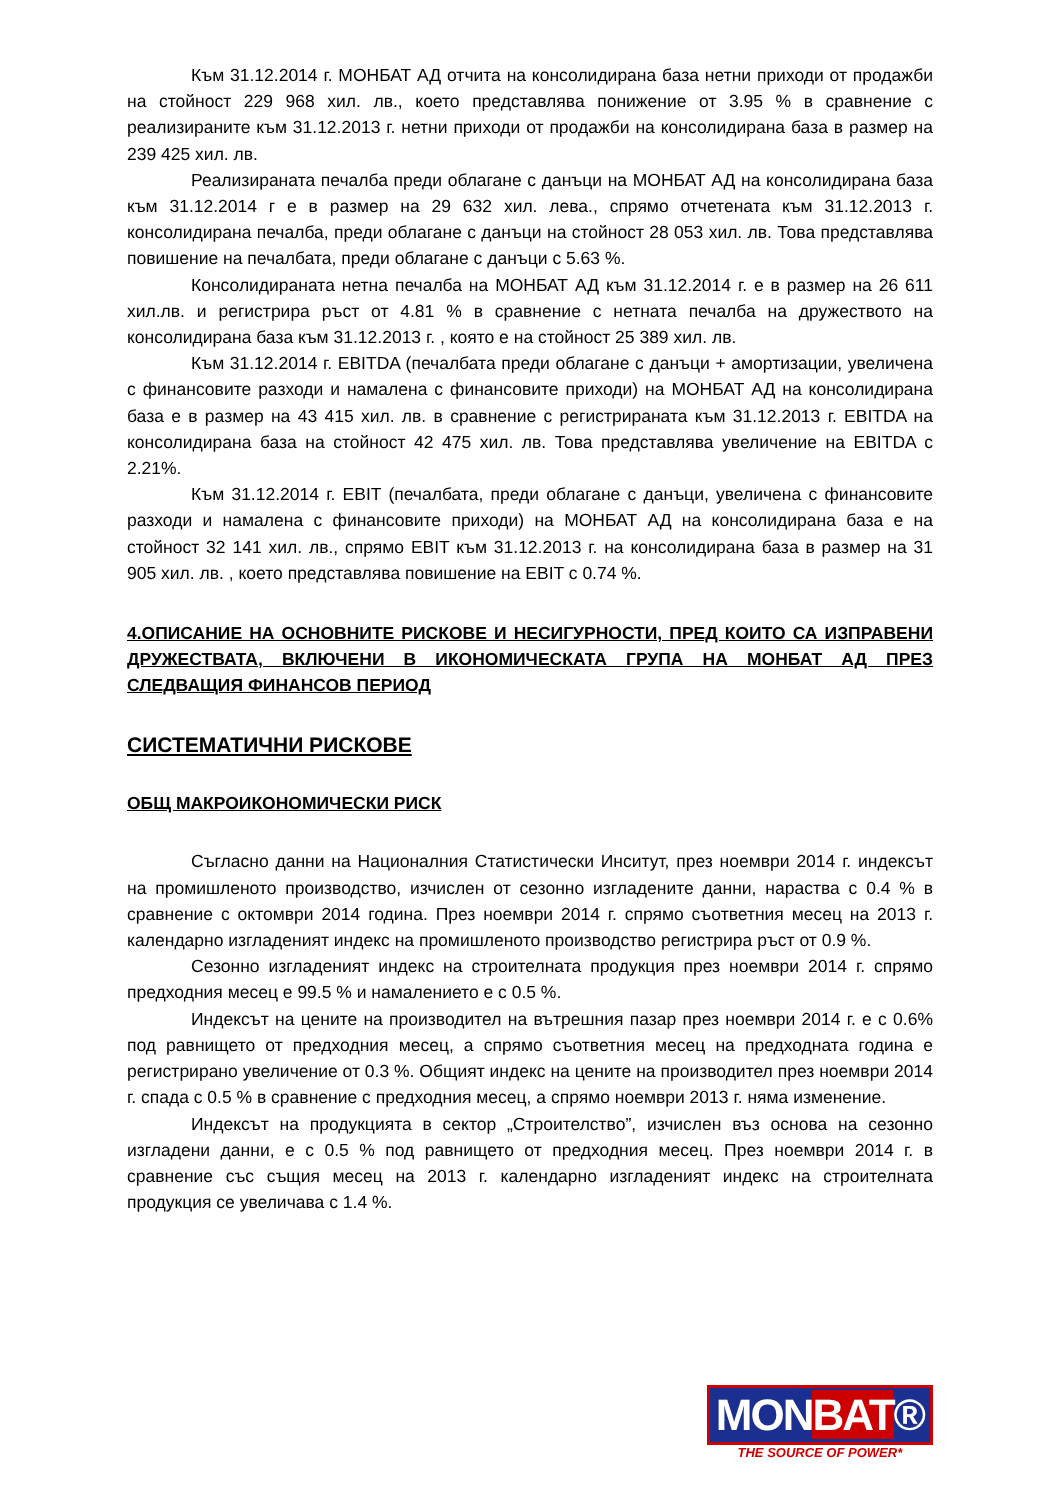Към 31.12.2014 г. МОНБАТ АД отчита на консолидирана база нетни приходи от продажби на стойност 229 968 хил. лв., което представлява понижение от 3.95 % в сравнение с реализираните към 31.12.2013 г. нетни приходи от продажби на консолидирана база в размер на 239 425 хил. лв.
Реализираната печалба преди облагане с данъци на МОНБАТ АД на консолидирана база към 31.12.2014 г е в размер на 29 632 хил. лева., спрямо отчетената към 31.12.2013 г. консолидирана печалба, преди облагане с данъци на стойност 28 053 хил. лв. Това представлява повишение на печалбата, преди облагане с данъци с 5.63 %.
Консолидираната нетна печалба на МОНБАТ АД към 31.12.2014 г. е в размер на 26 611 хил.лв. и регистрира ръст от 4.81 % в сравнение с нетната печалба на дружеството на консолидирана база към 31.12.2013 г. , която е на стойност 25 389 хил. лв.
Към 31.12.2014 г. EBITDA (печалбата преди облагане с данъци + амортизации, увеличена с финансовите разходи и намалена с финансовите приходи) на МОНБАТ АД на консолидирана база е в размер на 43 415 хил. лв. в сравнение с регистрираната към 31.12.2013 г. EBITDA на консолидирана база на стойност 42 475 хил. лв. Това представлява увеличение на EBITDA с 2.21%.
Към 31.12.2014 г. EBIT (печалбата, преди облагане с данъци, увеличена с финансовите разходи и намалена с финансовите приходи) на МОНБАТ АД на консолидирана база е на стойност 32 141 хил. лв., спрямо EBIT към 31.12.2013 г. на консолидирана база в размер на 31 905 хил. лв. , което представлява повишение на EBIT с 0.74 %.
4.ОПИСАНИЕ НА ОСНОВНИТЕ РИСКОВЕ И НЕСИГУРНОСТИ, ПРЕД КОИТО СА ИЗПРАВЕНИ ДРУЖЕСТВАТА, ВКЛЮЧЕНИ В ИКОНОМИЧЕСКАТА ГРУПА НА МОНБАТ АД ПРЕЗ СЛЕДВАЩИЯ ФИНАНСОВ ПЕРИОД
СИСТЕМАТИЧНИ РИСКОВЕ
ОБЩ МАКРОИКОНОМИЧЕСКИ РИСК
Съгласно данни на Националния Статистически Инситут, през ноември 2014 г. индексът на промишленото производство, изчислен от сезонно изгладените данни, нараства с 0.4 % в сравнение с октомври 2014 година. През ноември 2014 г. спрямо съответния месец на 2013 г. календарно изгладеният индекс на промишленото производство регистрира ръст от 0.9 %.
Сезонно изгладеният индекс на строителната продукция през ноември 2014 г. спрямо предходния месец е 99.5 % и намалението е с 0.5 %.
Индексът на цените на производител на вътрешния пазар през ноември 2014 г. е с 0.6% под равнището от предходния месец, а спрямо съответния месец на предходната година е регистрирано увеличение от 0.3 %. Общият индекс на цените на производител през ноември 2014 г. спада с 0.5 % в сравнение с предходния месец, а спрямо ноември 2013 г. няма изменение.
Индексът на продукцията в сектор „Строителство”, изчислен въз основа на сезонно изгладени данни, е с 0.5 % под равнището от предходния месец. През ноември 2014 г. в сравнение със същия месец на 2013 г. календарно изгладеният индекс на строителната продукция се увеличава с 1.4 %.
MONBAT®
THE SOURCE OF POWER*